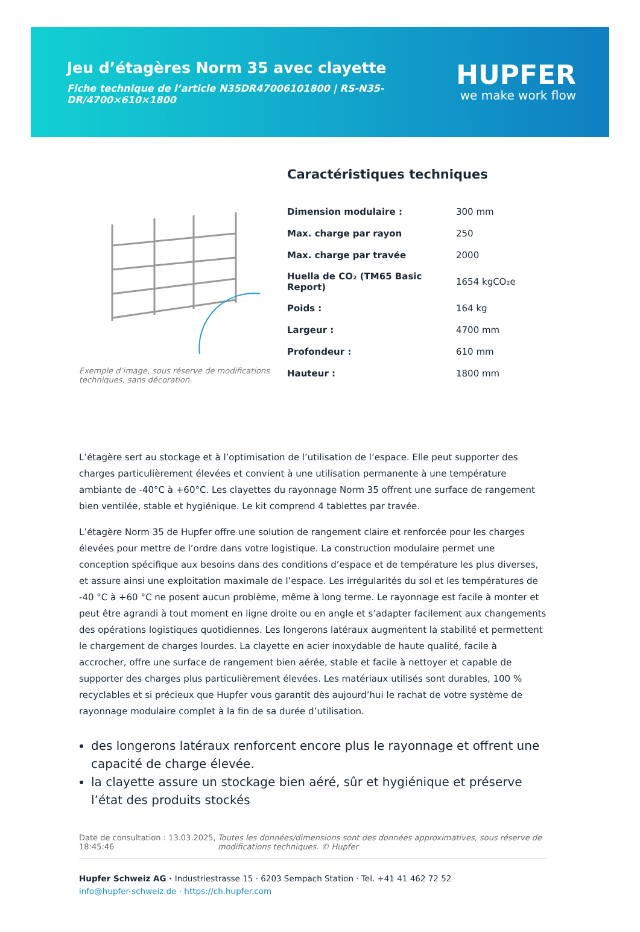Jeu d’étagères Norm 35 avec clayette
Fiche technique de l’article N35DR47006101800 | RS-N35-DR/4700×610×1800
HUPFER
we make work flow
Exemple d’image, sous réserve de modifications techniques, sans décoration.
Caractéristiques techniques
| Dimension modulaire : | 300 mm |
| Max. charge par rayon | 250 |
| Max. charge par travée | 2000 |
| Huella de CO₂ (TM65 Basic Report) | 1654 kgCO₂e |
| Poids : | 164 kg |
| Largeur : | 4700 mm |
| Profondeur : | 610 mm |
| Hauteur : | 1800 mm |
L’étagère sert au stockage et à l’optimisation de l’utilisation de l’espace. Elle peut supporter des charges particulièrement élevées et convient à une utilisation permanente à une température ambiante de -40°C à +60°C. Les clayettes du rayonnage Norm 35 offrent une surface de rangement bien ventilée, stable et hygiénique. Le kit comprend 4 tablettes par travée.
L’étagère Norm 35 de Hupfer offre une solution de rangement claire et renforcée pour les charges élevées pour mettre de l’ordre dans votre logistique. La construction modulaire permet une conception spécifique aux besoins dans des conditions d’espace et de température les plus diverses, et assure ainsi une exploitation maximale de l’espace. Les irrégularités du sol et les températures de -40 °C à +60 °C ne posent aucun problème, même à long terme. Le rayonnage est facile à monter et peut être agrandi à tout moment en ligne droite ou en angle et s’adapter facilement aux changements des opérations logistiques quotidiennes. Les longerons latéraux augmentent la stabilité et permettent le chargement de charges lourdes. La clayette en acier inoxydable de haute qualité, facile à accrocher, offre une surface de rangement bien aérée, stable et facile à nettoyer et capable de supporter des charges plus particulièrement élevées. Les matériaux utilisés sont durables, 100 % recyclables et si précieux que Hupfer vous garantit dès aujourd’hui le rachat de votre système de rayonnage modulaire complet à la fin de sa durée d’utilisation.
des longerons latéraux renforcent encore plus le rayonnage et offrent une capacité de charge élevée.
la clayette assure un stockage bien aéré, sûr et hygiénique et préserve l’état des produits stockés
Date de consultation : 13.03.2025, 18:45:46
Toutes les données/dimensions sont des données approximatives, sous réserve de modifications techniques. © Hupfer
Hupfer Schweiz AG · Industriestrasse 15 · 6203 Sempach Station · Tel. +41 41 462 72 52
info@hupfer-schweiz.de · https://ch.hupfer.com